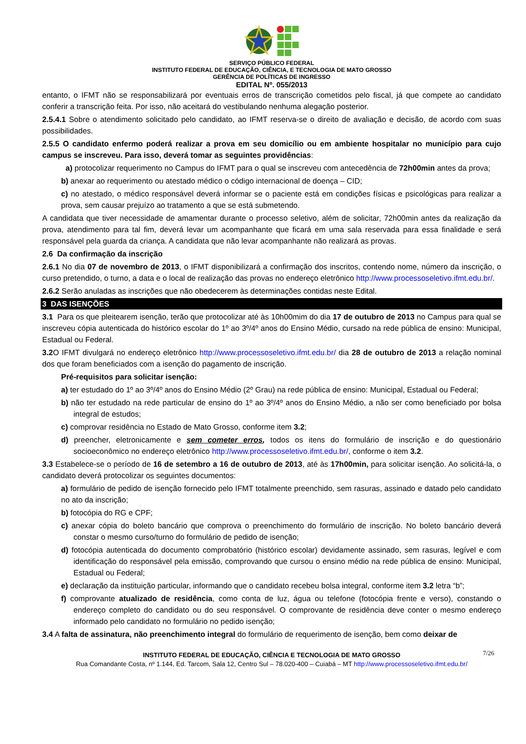SERVIÇO PÚBLICO FEDERAL
INSTITUTO FEDERAL DE EDUCAÇÃO, CIÊNCIA, E TECNOLOGIA DE MATO GROSSO
GERÊNCIA DE POLÍTICAS DE INGRESSO
EDITAL Nº. 055/2013
entanto, o IFMT não se responsabilizará por eventuais erros de transcrição cometidos pelo fiscal, já que compete ao candidato conferir a transcrição feita. Por isso, não aceitará do vestibulando nenhuma alegação posterior.
2.5.4.1 Sobre o atendimento solicitado pelo candidato, ao IFMT reserva-se o direito de avaliação e decisão, de acordo com suas possibilidades.
2.5.5 O candidato enfermo poderá realizar a prova em seu domicílio ou em ambiente hospitalar no município para cujo campus se inscreveu. Para isso, deverá tomar as seguintes providências:
a) protocolizar requerimento no Campus do IFMT para o qual se inscreveu com antecedência de 72h00min antes da prova;
b) anexar ao requerimento ou atestado médico o código internacional de doença – CID;
c) no atestado, o médico responsável deverá informar se o paciente está em condições físicas e psicológicas para realizar a prova, sem causar prejuízo ao tratamento a que se está submetendo.
A candidata que tiver necessidade de amamentar durante o processo seletivo, além de solicitar, 72h00min antes da realização da prova, atendimento para tal fim, deverá levar um acompanhante que ficará em uma sala reservada para essa finalidade e será responsável pela guarda da criança. A candidata que não levar acompanhante não realizará as provas.
2.6 Da confirmação da inscrição
2.6.1 No dia 07 de novembro de 2013, o IFMT disponibilizará a confirmação dos inscritos, contendo nome, número da inscrição, o curso pretendido, o turno, a data e o local de realização das provas no endereço eletrônico http://www.processoseletivo.ifmt.edu.br/.
2.6.2 Serão anuladas as inscrições que não obedecerem às determinações contidas neste Edital.
3 DAS ISENÇÕES
3.1 Para os que pleitearem isenção, terão que protocolizar até às 10h00mim do dia 17 de outubro de 2013 no Campus para qual se inscreveu cópia autenticada do histórico escolar do 1º ao 3º/4º anos do Ensino Médio, cursado na rede pública de ensino: Municipal, Estadual ou Federal.
3.2 O IFMT divulgará no endereço eletrônico http://www.processoseletivo.ifmt.edu.br/ dia 28 de outubro de 2013 a relação nominal dos que foram beneficiados com a isenção do pagamento de inscrição.
Pré-requisitos para solicitar isenção:
a) ter estudado do 1º ao 3º/4º anos do Ensino Médio (2º Grau) na rede pública de ensino: Municipal, Estadual ou Federal;
b) não ter estudado na rede particular de ensino do 1º ao 3º/4º anos do Ensino Médio, a não ser como beneficiado por bolsa integral de estudos;
c) comprovar residência no Estado de Mato Grosso, conforme item 3.2;
d) preencher, eletronicamente e sem cometer erros, todos os itens do formulário de inscrição e do questionário socioeconômico no endereço eletrônico http://www.processoseletivo.ifmt.edu.br/, conforme o item 3.2.
3.3 Estabelece-se o período de 16 de setembro a 16 de outubro de 2013, até às 17h00min, para solicitar isenção. Ao solicitá-la, o candidato deverá protocolizar os seguintes documentos:
a) formulário de pedido de isenção fornecido pelo IFMT totalmente preenchido, sem rasuras, assinado e datado pelo candidato no ato da inscrição;
b) fotocópia do RG e CPF;
c) anexar cópia do boleto bancário que comprova o preenchimento do formulário de inscrição. No boleto bancário deverá constar o mesmo curso/turno do formulário de pedido de isenção;
d) fotocópia autenticada do documento comprobatório (histórico escolar) devidamente assinado, sem rasuras, legível e com identificação do responsável pela emissão, comprovando que cursou o ensino médio na rede pública de ensino: Municipal, Estadual ou Federal;
e) declaração da instituição particular, informando que o candidato recebeu bolsa integral, conforme item 3.2 letra “b”;
f) comprovante atualizado de residência, como conta de luz, água ou telefone (fotocópia frente e verso), constando o endereço completo do candidato ou do seu responsável. O comprovante de residência deve conter o mesmo endereço informado pelo candidato no formulário no pedido isenção;
3.4 A falta de assinatura, não preenchimento integral do formulário de requerimento de isenção, bem como deixar de
7/26 INSTITUTO FEDERAL DE EDUCAÇÃO, CIÊNCIA E TECNOLOGIA DE MATO GROSSO
Rua Comandante Costa, nº 1.144, Ed. Tarcom, Sala 12, Centro Sul – 78.020-400 – Cuiabá – MT http://www.processoseletivo.ifmt.edu.br/